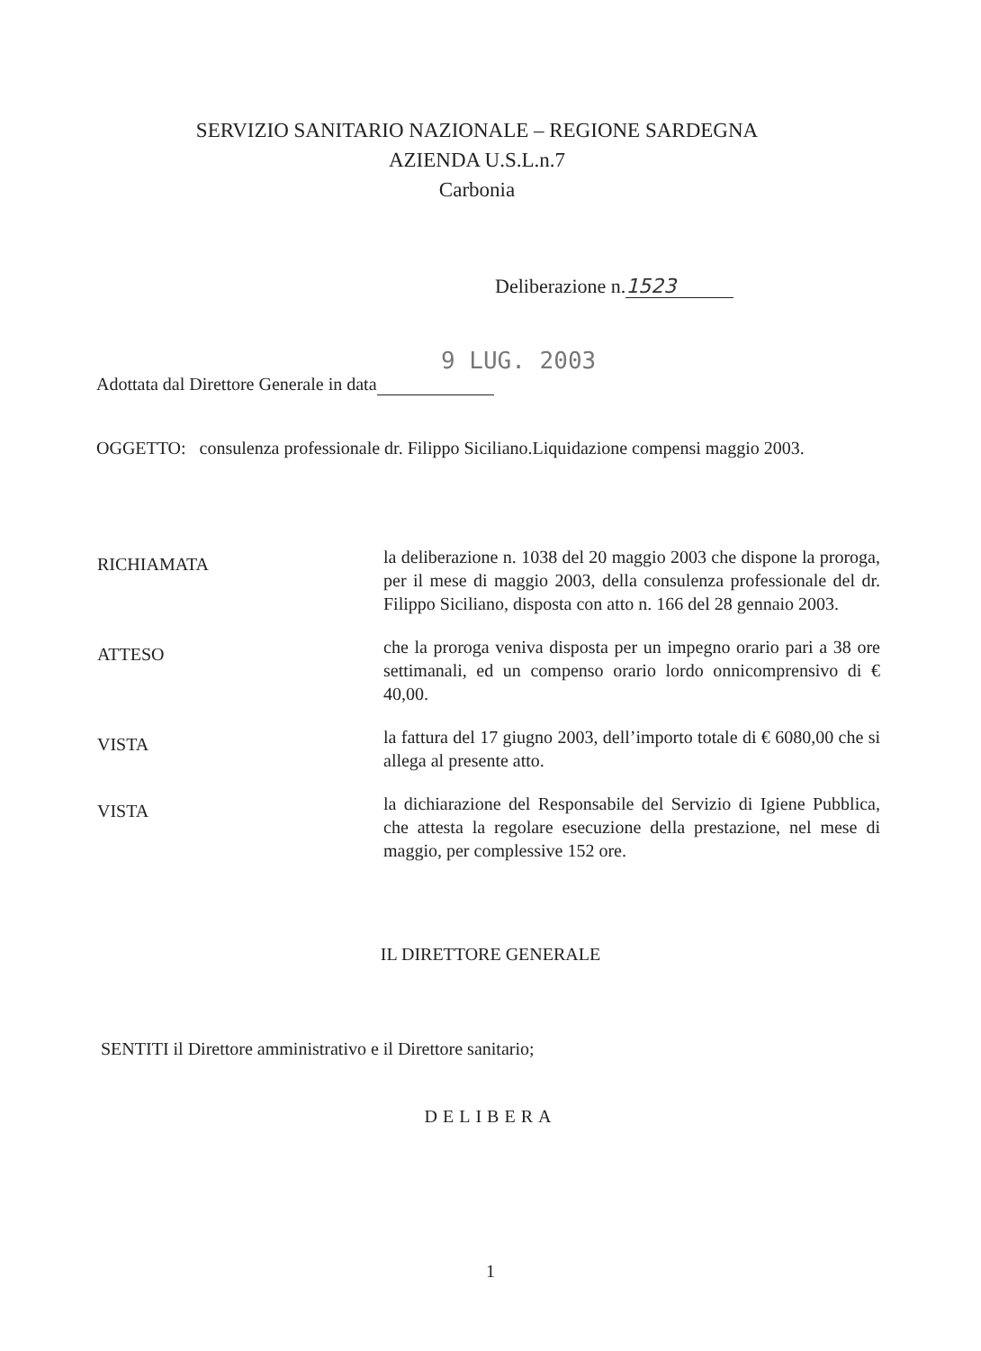SERVIZIO SANITARIO NAZIONALE – REGIONE SARDEGNA
AZIENDA U.S.L.n.7
Carbonia
Deliberazione n. 1523
9 LUG. 2003
Adottata dal Direttore Generale in data
OGGETTO: consulenza professionale dr. Filippo Siciliano.Liquidazione compensi maggio 2003.
RICHIAMATA
la deliberazione n. 1038 del 20 maggio 2003 che dispone la proroga, per il mese di maggio 2003, della consulenza professionale del dr. Filippo Siciliano, disposta con atto n. 166 del 28 gennaio 2003.
ATTESO
che la proroga veniva disposta per un impegno orario pari a 38 ore settimanali, ed un compenso orario lordo onnicomprensivo di € 40,00.
VISTA
la fattura del 17 giugno 2003, dell’importo totale di € 6080,00 che si allega al presente atto.
VISTA
la dichiarazione del Responsabile del Servizio di Igiene Pubblica, che attesta la regolare esecuzione della prestazione, nel mese di maggio, per complessive 152 ore.
IL DIRETTORE GENERALE
SENTITI il Direttore amministrativo e il Direttore sanitario;
DELIBERA
1